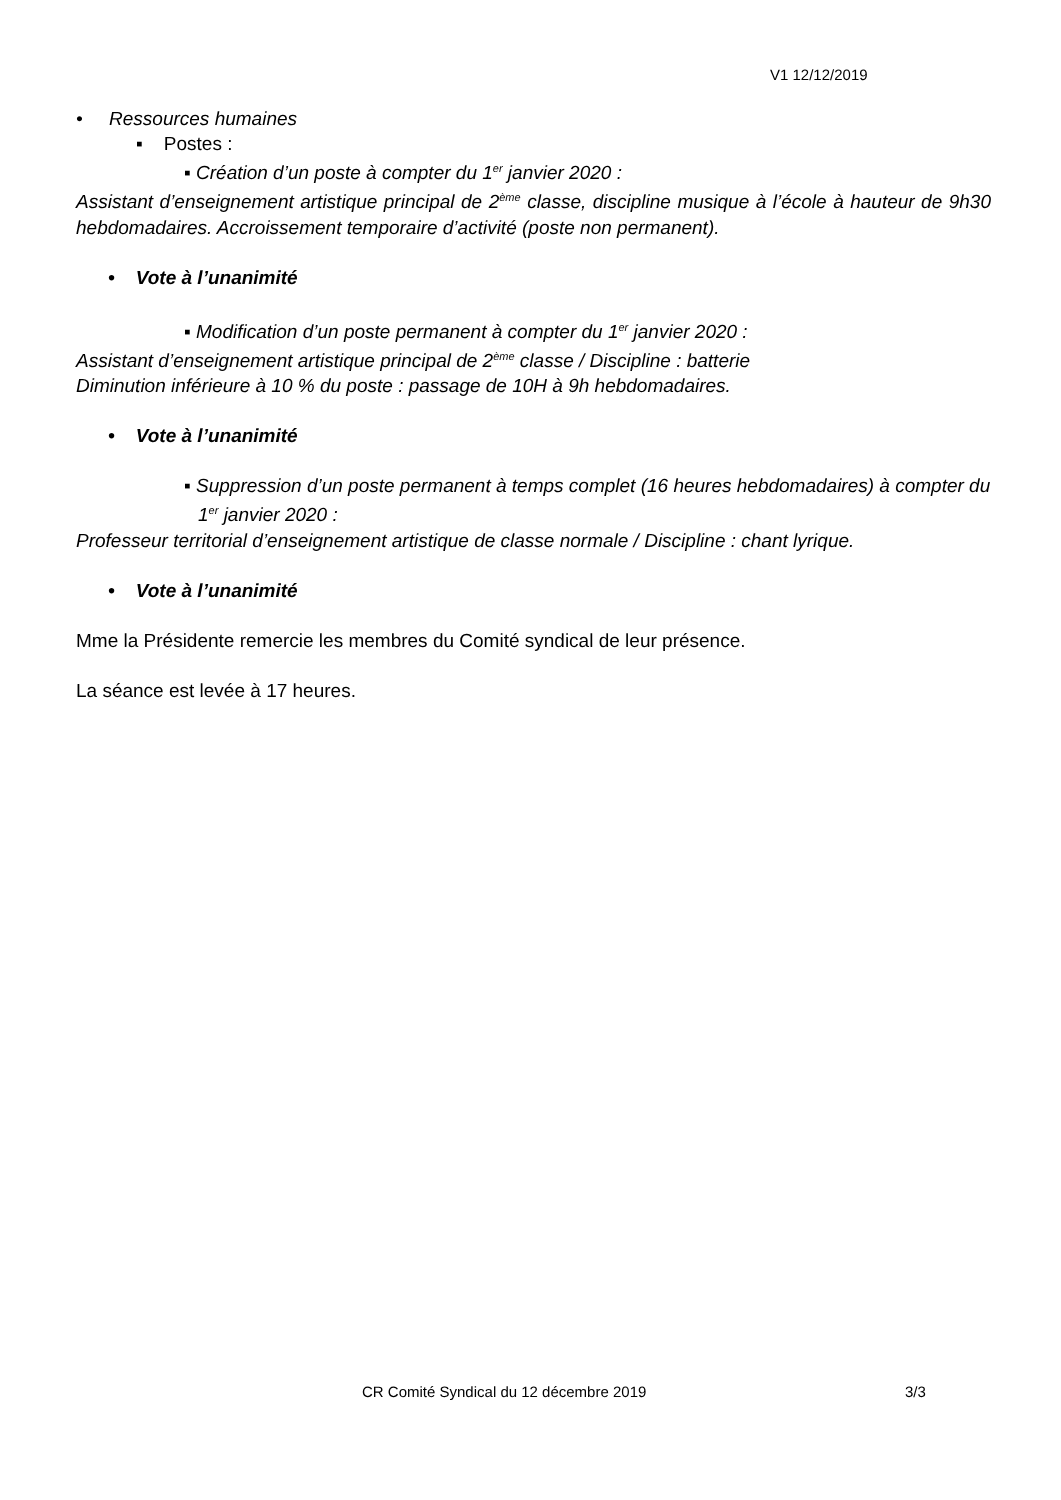V1 12/12/2019
• Ressources humaines
▪ Postes :
▪ Création d’un poste à compter du 1<sup>er</sup> janvier 2020 :
Assistant d’enseignement artistique principal de 2<sup>ème</sup> classe, discipline musique à l’école à hauteur de 9h30 hebdomadaires. Accroissement temporaire d’activité (poste non permanent).
• Vote à l’unanimité
▪ Modification d’un poste permanent à compter du 1<sup>er</sup> janvier 2020 :
Assistant d’enseignement artistique principal de 2<sup>ème</sup> classe / Discipline : batterie
Diminution inférieure à 10 % du poste : passage de 10H à 9h hebdomadaires.
• Vote à l’unanimité
▪ Suppression d’un poste permanent à temps complet (16 heures hebdomadaires) à compter du 1<sup>er</sup> janvier 2020 :
Professeur territorial d’enseignement artistique de classe normale / Discipline : chant lyrique.
• Vote à l’unanimité
Mme la Présidente remercie les membres du Comité syndical de leur présence.
La séance est levée à 17 heures.
CR Comité Syndical du 12 décembre 2019
3/3